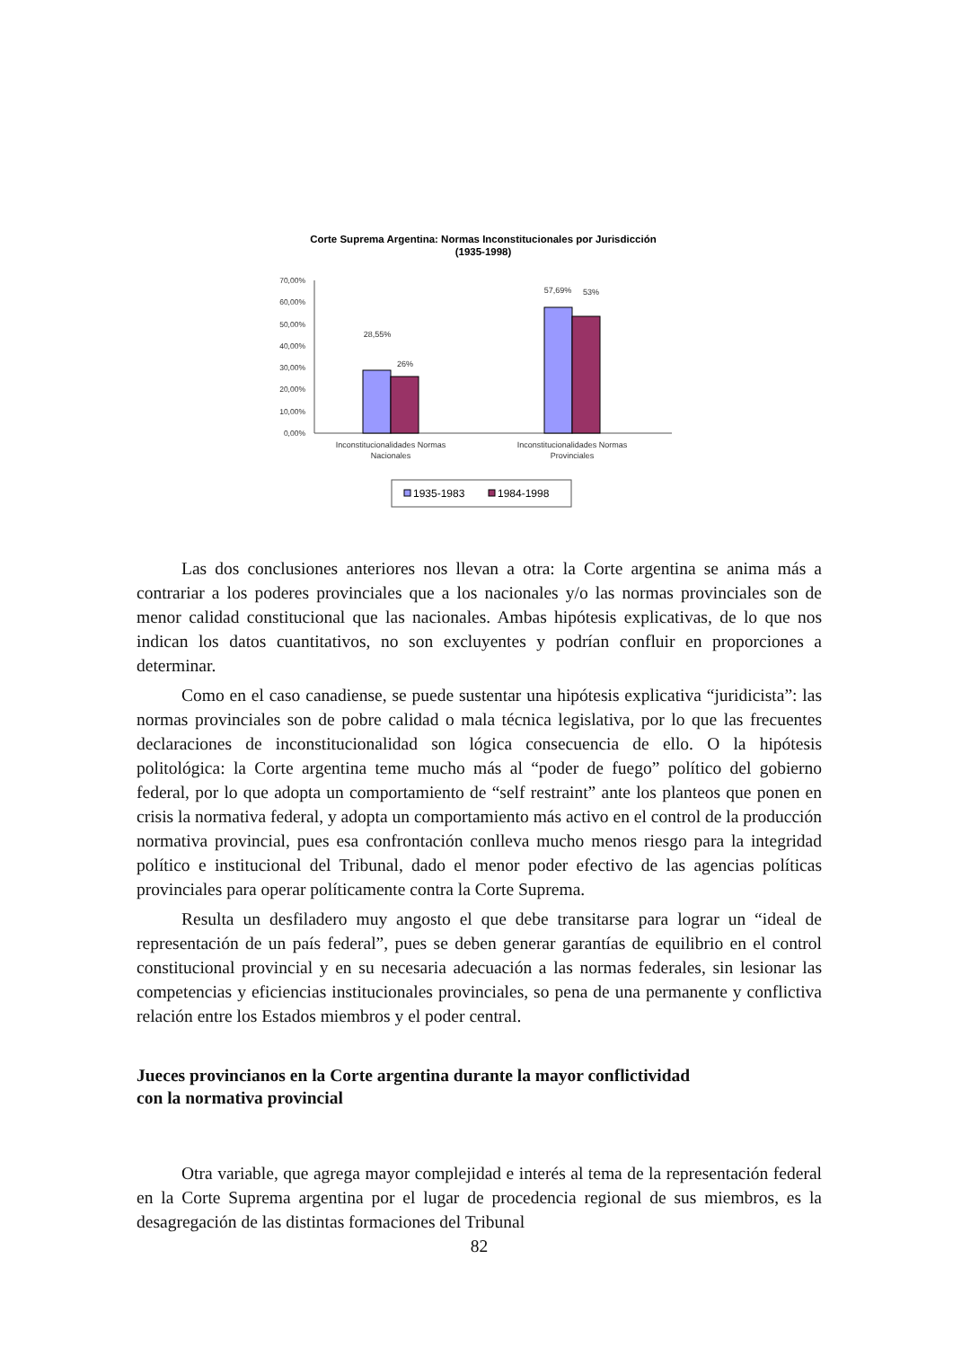Corte Suprema Argentina: Normas Inconstitucionales por Jurisdicción
(1935-1998)
70,00%
60,00%
50,00%
40,00%
30,00%
20,00%
10,00%
0,00%
28,55%
26%
57,69%
53%
Inconstitucionalidades Normas
Nacionales
Inconstitucionalidades Normas
Provinciales
1935-1983
1984-1998
Las dos conclusiones anteriores nos llevan a otra: la Corte argentina se anima más a contrariar a los poderes provinciales que a los nacionales y/o las normas provinciales son de menor calidad constitucional que las nacionales. Ambas hipótesis explicativas, de lo que nos indican los datos cuantitativos, no son excluyentes y podrían confluir en proporciones a determinar.
Como en el caso canadiense, se puede sustentar una hipótesis explicativa “juridicista”: las normas provinciales son de pobre calidad o mala técnica legislativa, por lo que las frecuentes declaraciones de inconstitucionalidad son lógica consecuencia de ello. O la hipótesis politológica: la Corte argentina teme mucho más al “poder de fuego” político del gobierno federal, por lo que adopta un comportamiento de “self restraint” ante los planteos que ponen en crisis la normativa federal, y adopta un comportamiento más activo en el control de la producción normativa provincial, pues esa confrontación conlleva mucho menos riesgo para la integridad político e institucional del Tribunal, dado el menor poder efectivo de las agencias políticas provinciales para operar políticamente contra la Corte Suprema.
Resulta un desfiladero muy angosto el que debe transitarse para lograr un “ideal de representación de un país federal”, pues se deben generar garantías de equilibrio en el control constitucional provincial y en su necesaria adecuación a las normas federales, sin lesionar las competencias y eficiencias institucionales provinciales, so pena de una permanente y conflictiva relación entre los Estados miembros y el poder central.
Jueces provincianos en la Corte argentina durante la mayor conflictividad
con la normativa provincial
Otra variable, que agrega mayor complejidad e interés al tema de la representación federal en la Corte Suprema argentina por el lugar de procedencia regional de sus miembros, es la desagregación de las distintas formaciones del Tribunal
82